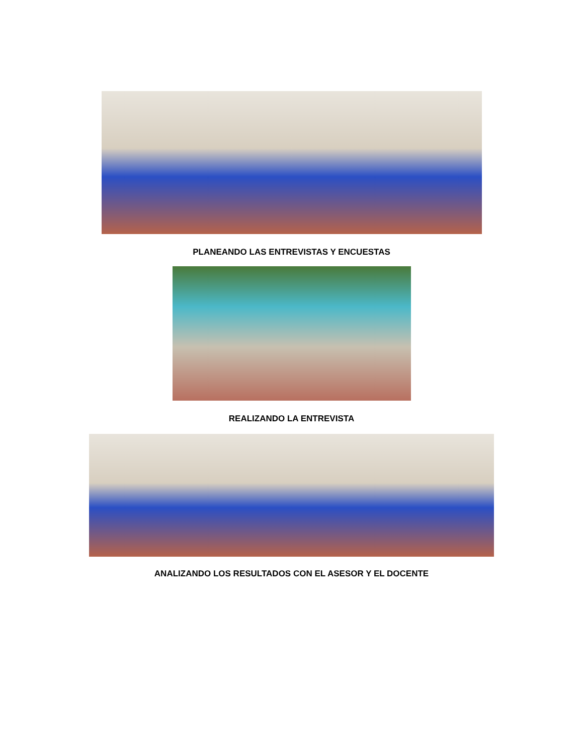PLANEANDO LAS ENTREVISTAS Y ENCUESTAS
REALIZANDO LA ENTREVISTA
ANALIZANDO LOS RESULTADOS CON EL ASESOR Y EL DOCENTE